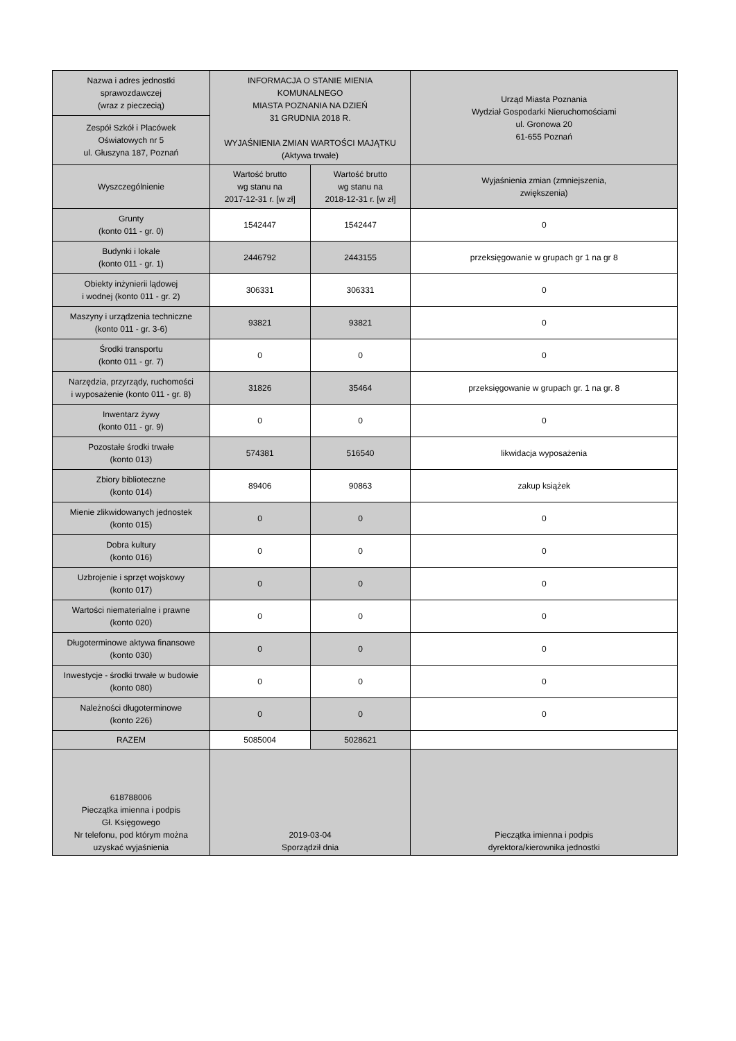| Nazwa i adres jednostki sprawozdawczej (wraz z pieczecią) | INFORMACJA O STANIE MIENIA KOMUNALNEGO MIASTA POZNANIA NA DZIEŃ 31 GRUDNIA 2018 R. WYJAŚNIENIA ZMIAN WARTOŚCI MAJĄTKU (Aktywa trwałe) | | Urząd Miasta Poznania Wydział Gospodarki Nieruchomościami ul. Gronowa 20 61-655 Poznań |
| Zespół Szkół i Placówek Oświatowych nr 5 ul. Głuszyna 187, Poznań | | | |
| Wyszczególnienie | Wartość brutto wg stanu na 2017-12-31 r. [w zł] | Wartość brutto wg stanu na 2018-12-31 r. [w zł] | Wyjaśnienia zmian (zmniejszenia, zwiększenia) |
| Grunty (konto 011 - gr. 0) | 1542447 | 1542447 | 0 |
| Budynki i lokale (konto 011 - gr. 1) | 2446792 | 2443155 | przeksięgowanie w grupach gr 1 na gr 8 |
| Obiekty inżynierii lądowej i wodnej (konto 011 - gr. 2) | 306331 | 306331 | 0 |
| Maszyny i urządzenia techniczne (konto 011 - gr. 3-6) | 93821 | 93821 | 0 |
| Środki transportu (konto 011 - gr. 7) | 0 | 0 | 0 |
| Narzędzia, przyrządy, ruchomości i wyposażenie (konto 011 - gr. 8) | 31826 | 35464 | przeksięgowanie w grupach gr. 1 na gr. 8 |
| Inwentarz żywy (konto 011 - gr. 9) | 0 | 0 | 0 |
| Pozostałe środki trwałe (konto 013) | 574381 | 516540 | likwidacja wyposażenia |
| Zbiory biblioteczne (konto 014) | 89406 | 90863 | zakup książek |
| Mienie zlikwidowanych jednostek (konto 015) | 0 | 0 | 0 |
| Dobra kultury (konto 016) | 0 | 0 | 0 |
| Uzbrojenie i sprzęt wojskowy (konto 017) | 0 | 0 | 0 |
| Wartości niematerialne i prawne (konto 020) | 0 | 0 | 0 |
| Długoterminowe aktywa finansowe (konto 030) | 0 | 0 | 0 |
| Inwestycje - środki trwałe w budowie (konto 080) | 0 | 0 | 0 |
| Należności długoterminowe (konto 226) | 0 | 0 | 0 |
| RAZEM | 5085004 | 5028621 | |
| 618788006 Pieczątka imienna i podpis Gł. Księgowego Nr telefonu, pod którym można uzyskać wyjaśnienia | 2019-03-04 Sporządził dnia | | Pieczątka imienna i podpis dyrektora/kierownika jednostki |